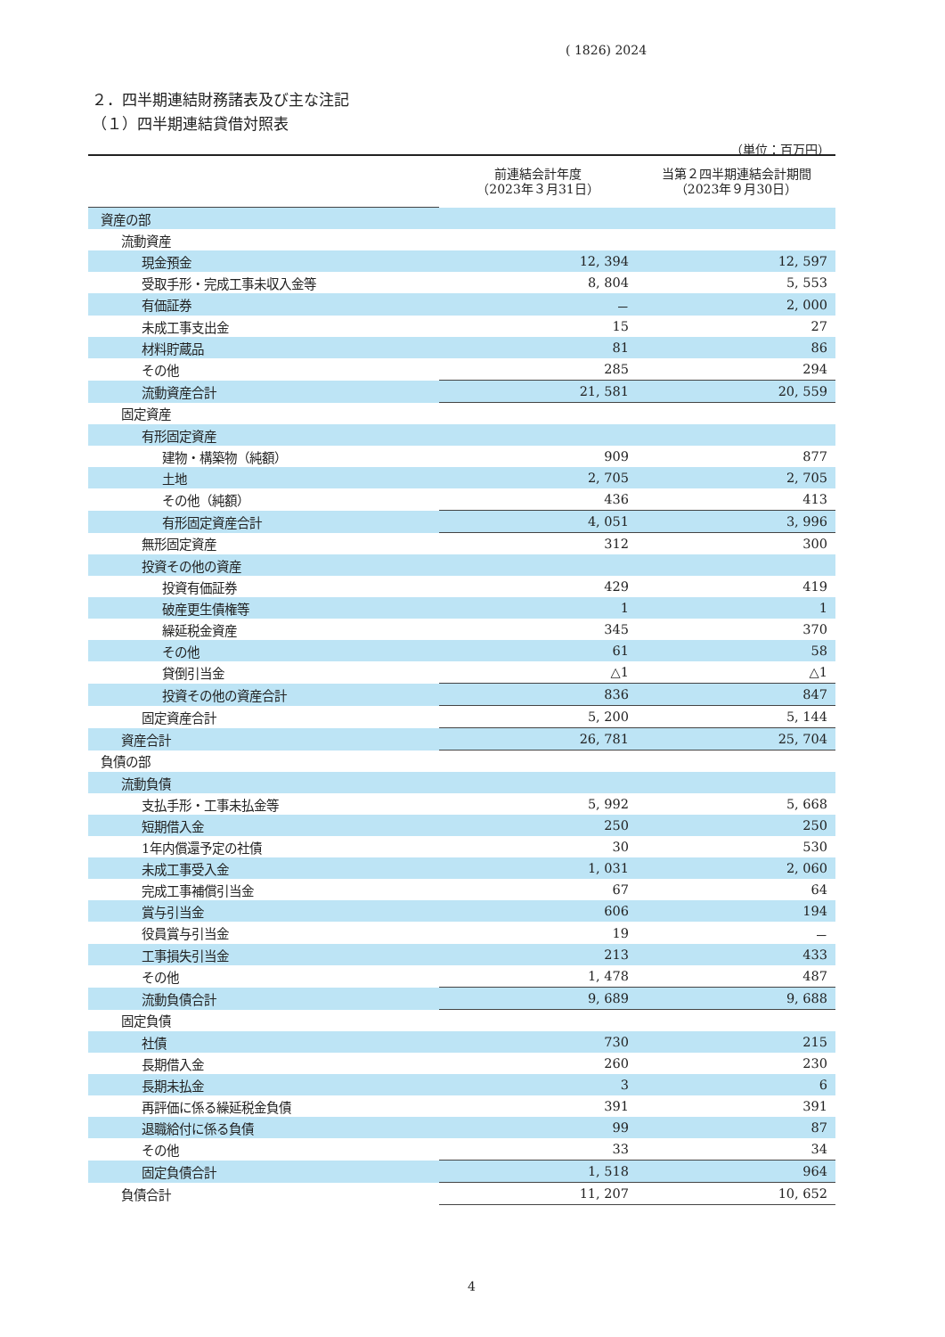( 1826) 2024
２．四半期連結財務諸表及び主な注記
（１）四半期連結貸借対照表
（単位：百万円）
| | 前連結会計年度 （2023年３月31日） | 当第２四半期連結会計期間 （2023年９月30日） |
| --- | --- | --- |
| 資産の部 | | |
| 流動資産 | | |
| 現金預金 | 12, 394 | 12, 597 |
| 受取手形・完成工事未収入金等 | 8, 804 | 5, 553 |
| 有価証券 | － | 2, 000 |
| 未成工事支出金 | 15 | 27 |
| 材料貯蔵品 | 81 | 86 |
| その他 | 285 | 294 |
| 流動資産合計 | 21, 581 | 20, 559 |
| 固定資産 | | |
| 有形固定資産 | | |
| 建物・構築物（純額） | 909 | 877 |
| 土地 | 2, 705 | 2, 705 |
| その他（純額） | 436 | 413 |
| 有形固定資産合計 | 4, 051 | 3, 996 |
| 無形固定資産 | 312 | 300 |
| 投資その他の資産 | | |
| 投資有価証券 | 429 | 419 |
| 破産更生債権等 | 1 | 1 |
| 繰延税金資産 | 345 | 370 |
| その他 | 61 | 58 |
| 貸倒引当金 | △1 | △1 |
| 投資その他の資産合計 | 836 | 847 |
| 固定資産合計 | 5, 200 | 5, 144 |
| 資産合計 | 26, 781 | 25, 704 |
| 負債の部 | | |
| 流動負債 | | |
| 支払手形・工事未払金等 | 5, 992 | 5, 668 |
| 短期借入金 | 250 | 250 |
| 1年内償還予定の社債 | 30 | 530 |
| 未成工事受入金 | 1, 031 | 2, 060 |
| 完成工事補償引当金 | 67 | 64 |
| 賞与引当金 | 606 | 194 |
| 役員賞与引当金 | 19 | － |
| 工事損失引当金 | 213 | 433 |
| その他 | 1, 478 | 487 |
| 流動負債合計 | 9, 689 | 9, 688 |
| 固定負債 | | |
| 社債 | 730 | 215 |
| 長期借入金 | 260 | 230 |
| 長期未払金 | 3 | 6 |
| 再評価に係る繰延税金負債 | 391 | 391 |
| 退職給付に係る負債 | 99 | 87 |
| その他 | 33 | 34 |
| 固定負債合計 | 1, 518 | 964 |
| 負債合計 | 11, 207 | 10, 652 |
4